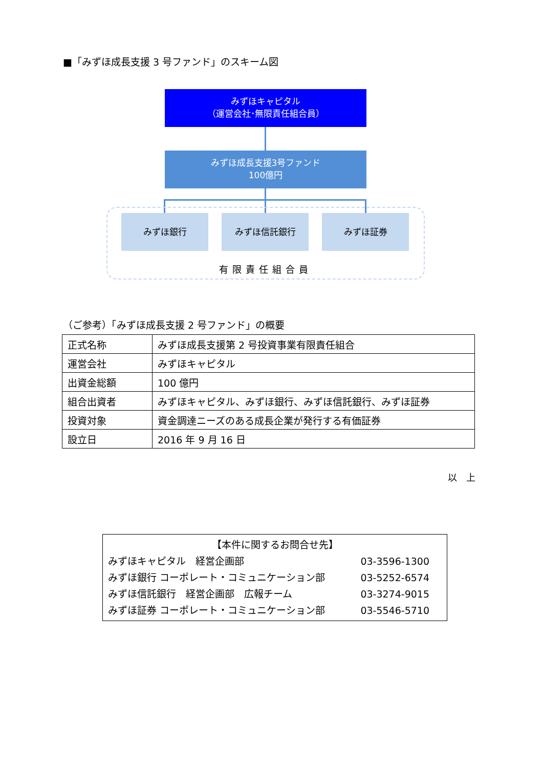■「みずほ成長支援 3 号ファンド」のスキーム図
みずほキャピタル
（運営会社･無限責任組合員）
みずほ成長支援3号ファンド
100億円
みずほ銀行 みずほ信託銀行 みずほ証券
有限責任組合員
（ご参考）「みずほ成長支援 2 号ファンド」の概要
| 正式名称 | みずほ成長支援第 2 号投資事業有限責任組合 |
| 運営会社 | みずほキャピタル |
| 出資金総額 | 100 億円 |
| 組合出資者 | みずほキャピタル、みずほ銀行、みずほ信託銀行、みずほ証券 |
| 投資対象 | 資金調達ニーズのある成長企業が発行する有価証券 |
| 設立日 | 2016 年 9 月 16 日 |
以　上
【本件に関するお問合せ先】
みずほキャピタル　経営企画部 03-3596-1300
みずほ銀行 コーポレート・コミュニケーション部 03-5252-6574
みずほ信託銀行　経営企画部　広報チーム 03-3274-9015
みずほ証券 コーポレート・コミュニケーション部 03-5546-5710